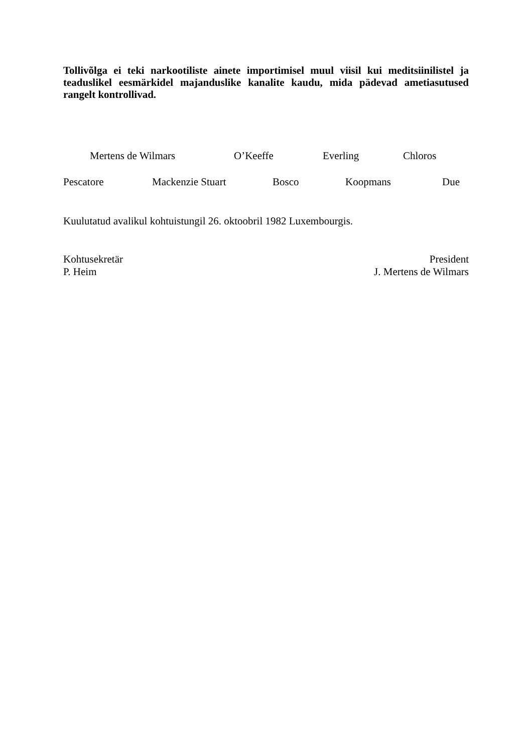Tollivõlga ei teki narkootiliste ainete importimisel muul viisil kui meditsiinilistel ja teaduslikel eesmärkidel majanduslike kanalite kaudu, mida pädevad ametiasutused rangelt kontrollivad.
Mertens de Wilmars O’Keeffe Everling Chloros
Pescatore Mackenzie Stuart Bosco Koopmans Due
Kuulutatud avalikul kohtuistungil 26. oktoobril 1982 Luxembourgis.
Kohtusekretär
P. Heim
President
J. Mertens de Wilmars